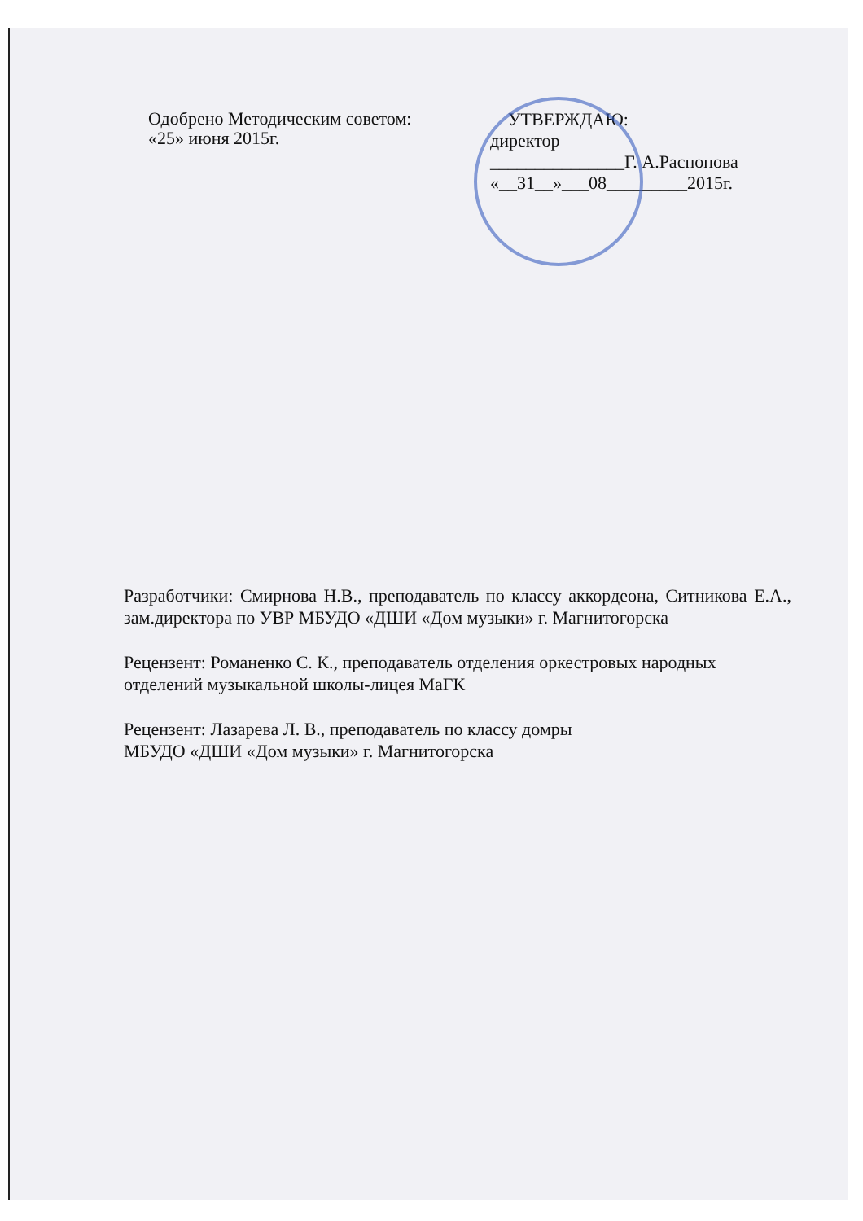Одобрено Методическим советом:
«25» июня 2015г.
УТВЕРЖДАЮ:
директор
_______________Г. А.Распопова
«__31__»___08_________2015г.
Разработчики: Смирнова Н.В., преподаватель по классу аккордеона, Ситникова Е.А., зам.директора по УВР МБУДО «ДШИ «Дом музыки» г. Магнитогорска
Рецензент: Романенко С. К., преподаватель отделения оркестровых народных отделений музыкальной школы-лицея МаГК
Рецензент: Лазарева Л. В., преподаватель по классу домры
МБУДО «ДШИ «Дом музыки» г. Магнитогорска